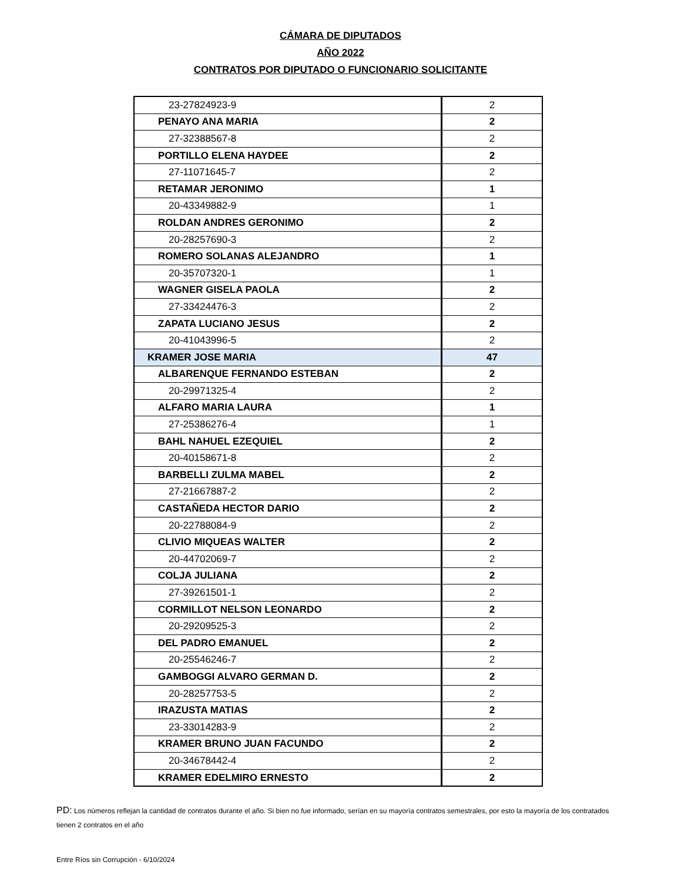CÁMARA DE DIPUTADOS
AÑO 2022
CONTRATOS POR DIPUTADO O FUNCIONARIO SOLICITANTE
| 23-27824923-9 | 2 |
| PENAYO ANA MARIA | 2 |
| 27-32388567-8 | 2 |
| PORTILLO ELENA HAYDEE | 2 |
| 27-11071645-7 | 2 |
| RETAMAR JERONIMO | 1 |
| 20-43349882-9 | 1 |
| ROLDAN ANDRES GERONIMO | 2 |
| 20-28257690-3 | 2 |
| ROMERO SOLANAS ALEJANDRO | 1 |
| 20-35707320-1 | 1 |
| WAGNER GISELA PAOLA | 2 |
| 27-33424476-3 | 2 |
| ZAPATA LUCIANO JESUS | 2 |
| 20-41043996-5 | 2 |
| KRAMER JOSE MARIA | 47 |
| ALBARENQUE FERNANDO ESTEBAN | 2 |
| 20-29971325-4 | 2 |
| ALFARO MARIA LAURA | 1 |
| 27-25386276-4 | 1 |
| BAHL NAHUEL EZEQUIEL | 2 |
| 20-40158671-8 | 2 |
| BARBELLI ZULMA MABEL | 2 |
| 27-21667887-2 | 2 |
| CASTAÑEDA HECTOR DARIO | 2 |
| 20-22788084-9 | 2 |
| CLIVIO MIQUEAS WALTER | 2 |
| 20-44702069-7 | 2 |
| COLJA JULIANA | 2 |
| 27-39261501-1 | 2 |
| CORMILLOT NELSON LEONARDO | 2 |
| 20-29209525-3 | 2 |
| DEL PADRO EMANUEL | 2 |
| 20-25546246-7 | 2 |
| GAMBOGGI ALVARO GERMAN D. | 2 |
| 20-28257753-5 | 2 |
| IRAZUSTA MATIAS | 2 |
| 23-33014283-9 | 2 |
| KRAMER BRUNO JUAN FACUNDO | 2 |
| 20-34678442-4 | 2 |
| KRAMER EDELMIRO ERNESTO | 2 |
PD: Los números reflejan la cantidad de contratos durante el año. Si bien no fue informado, serían en su mayorìa contratos semestrales, por esto la mayoría de los contratados tienen 2 contratos en el año
Entre Ríos sin Corrupción - 6/10/2024